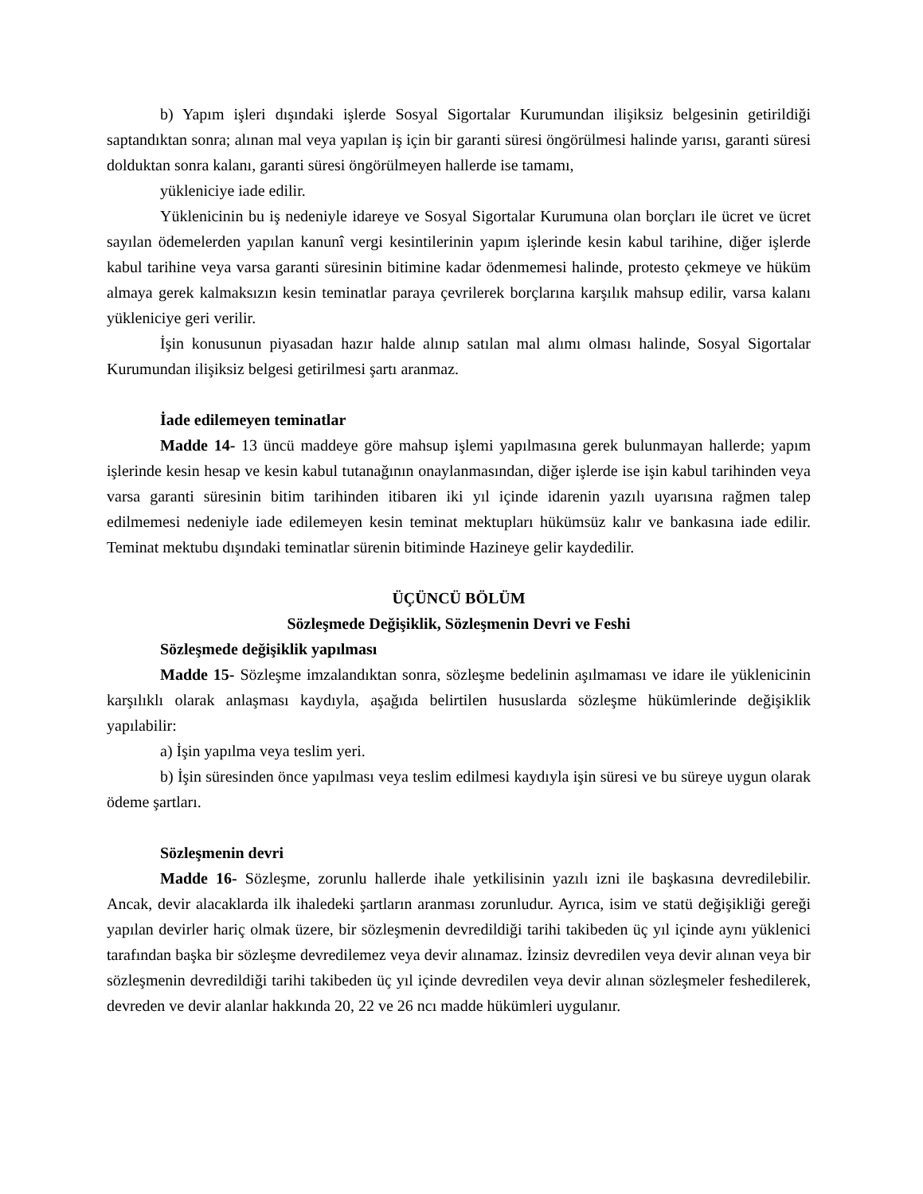b) Yapım işleri dışındaki işlerde Sosyal Sigortalar Kurumundan ilişiksiz belgesinin getirildiği saptandıktan sonra; alınan mal veya yapılan iş için bir garanti süresi öngörülmesi halinde yarısı, garanti süresi dolduktan sonra kalanı, garanti süresi öngörülmeyen hallerde ise tamamı,
yükleniciye iade edilir.
Yüklenicinin bu iş nedeniyle idareye ve Sosyal Sigortalar Kurumuna olan borçları ile ücret ve ücret sayılan ödemelerden yapılan kanunî vergi kesintilerinin yapım işlerinde kesin kabul tarihine, diğer işlerde kabul tarihine veya varsa garanti süresinin bitimine kadar ödenmemesi halinde, protesto çekmeye ve hüküm almaya gerek kalmaksızın kesin teminatlar paraya çevrilerek borçlarına karşılık mahsup edilir, varsa kalanı yükleniciye geri verilir.
İşin konusunun piyasadan hazır halde alınıp satılan mal alımı olması halinde, Sosyal Sigortalar Kurumundan ilişiksiz belgesi getirilmesi şartı aranmaz.
İade edilemeyen teminatlar
Madde 14- 13 üncü maddeye göre mahsup işlemi yapılmasına gerek bulunmayan hallerde; yapım işlerinde kesin hesap ve kesin kabul tutanağının onaylanmasından, diğer işlerde ise işin kabul tarihinden veya varsa garanti süresinin bitim tarihinden itibaren iki yıl içinde idarenin yazılı uyarısına rağmen talep edilmemesi nedeniyle iade edilemeyen kesin teminat mektupları hükümsüz kalır ve bankasına iade edilir. Teminat mektubu dışındaki teminatlar sürenin bitiminde Hazineye gelir kaydedilir.
ÜÇÜNCÜ BÖLÜM
Sözleşmede Değişiklik, Sözleşmenin Devri ve Feshi
Sözleşmede değişiklik yapılması
Madde 15- Sözleşme imzalandıktan sonra, sözleşme bedelinin aşılmaması ve idare ile yüklenicinin karşılıklı olarak anlaşması kaydıyla, aşağıda belirtilen hususlarda sözleşme hükümlerinde değişiklik yapılabilir:
a) İşin yapılma veya teslim yeri.
b) İşin süresinden önce yapılması veya teslim edilmesi kaydıyla işin süresi ve bu süreye uygun olarak ödeme şartları.
Sözleşmenin devri
Madde 16- Sözleşme, zorunlu hallerde ihale yetkilisinin yazılı izni ile başkasına devredilebilir. Ancak, devir alacaklarda ilk ihaledeki şartların aranması zorunludur. Ayrıca, isim ve statü değişikliği gereği yapılan devirler hariç olmak üzere, bir sözleşmenin devredildiği tarihi takibeden üç yıl içinde aynı yüklenici tarafından başka bir sözleşme devredilemez veya devir alınamaz. İzinsiz devredilen veya devir alınan veya bir sözleşmenin devredildiği tarihi takibeden üç yıl içinde devredilen veya devir alınan sözleşmeler feshedilerek, devreden ve devir alanlar hakkında 20, 22 ve 26 ncı madde hükümleri uygulanır.